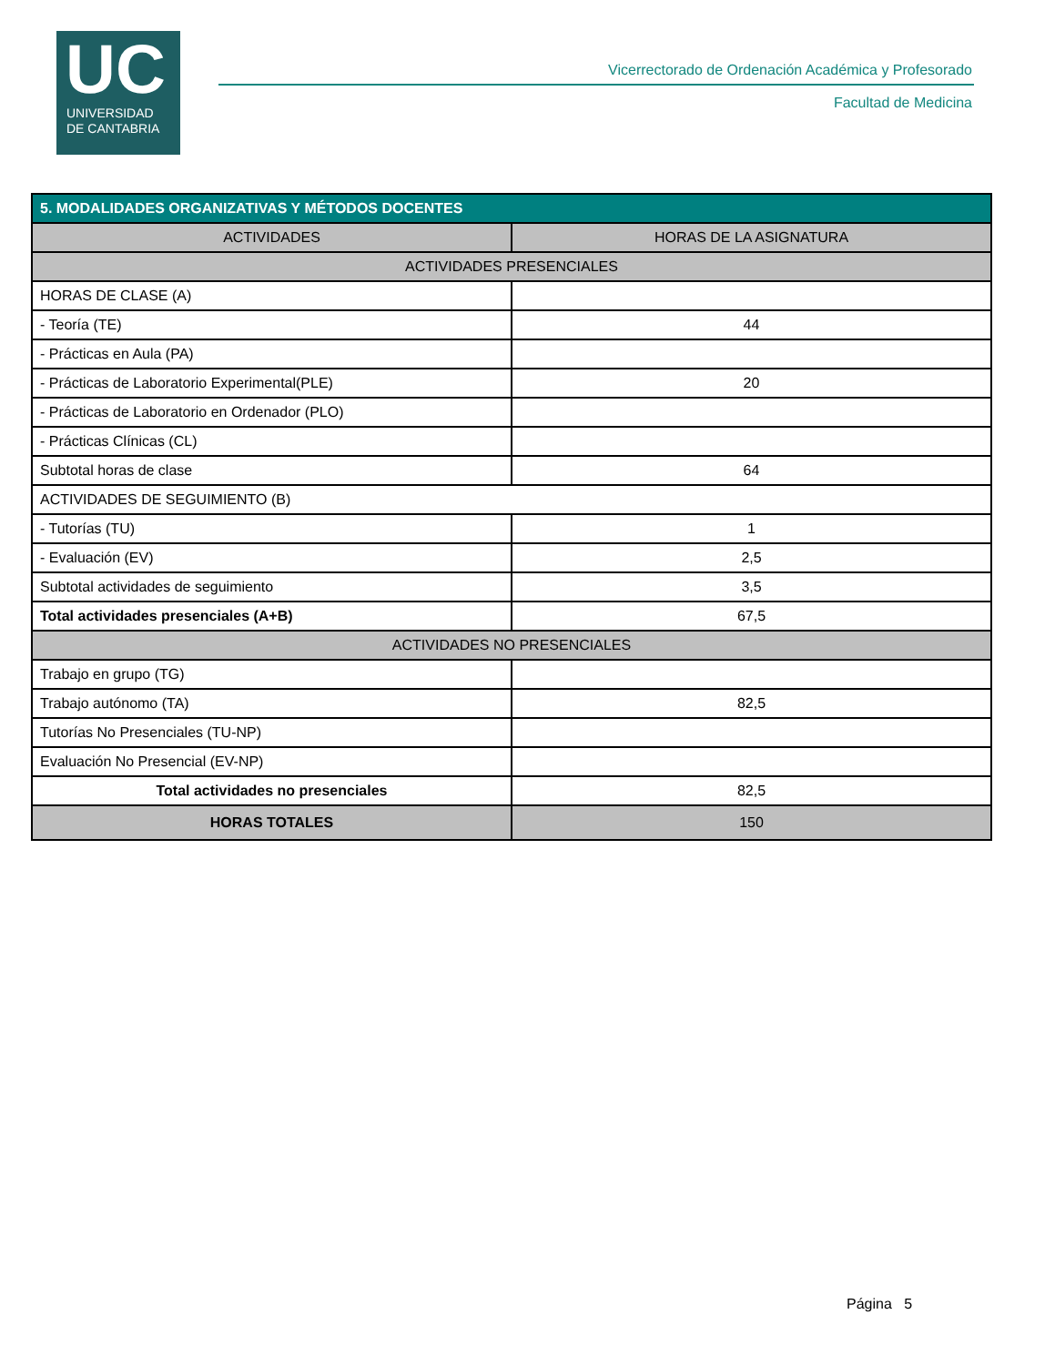UC
UNIVERSIDAD
DE CANTABRIA
Vicerrectorado de Ordenación Académica y Profesorado
Facultad de Medicina
| 5. MODALIDADES ORGANIZATIVAS Y MÉTODOS DOCENTES | |
| --- | --- |
| ACTIVIDADES | HORAS DE LA ASIGNATURA |
| ACTIVIDADES PRESENCIALES | |
| HORAS DE CLASE (A) | |
| - Teoría (TE) | 44 |
| - Prácticas en Aula (PA) | |
| - Prácticas de Laboratorio Experimental(PLE) | 20 |
| - Prácticas de Laboratorio en Ordenador (PLO) | |
| - Prácticas Clínicas (CL) | |
| Subtotal horas de clase | 64 |
| ACTIVIDADES DE SEGUIMIENTO (B) | |
| - Tutorías (TU) | 1 |
| - Evaluación (EV) | 2,5 |
| Subtotal actividades de seguimiento | 3,5 |
| Total actividades presenciales (A+B) | 67,5 |
| ACTIVIDADES NO PRESENCIALES | |
| Trabajo en grupo (TG) | |
| Trabajo autónomo (TA) | 82,5 |
| Tutorías No Presenciales (TU-NP) | |
| Evaluación No Presencial (EV-NP) | |
| Total actividades no presenciales | 82,5 |
| HORAS TOTALES | 150 |
Página 5